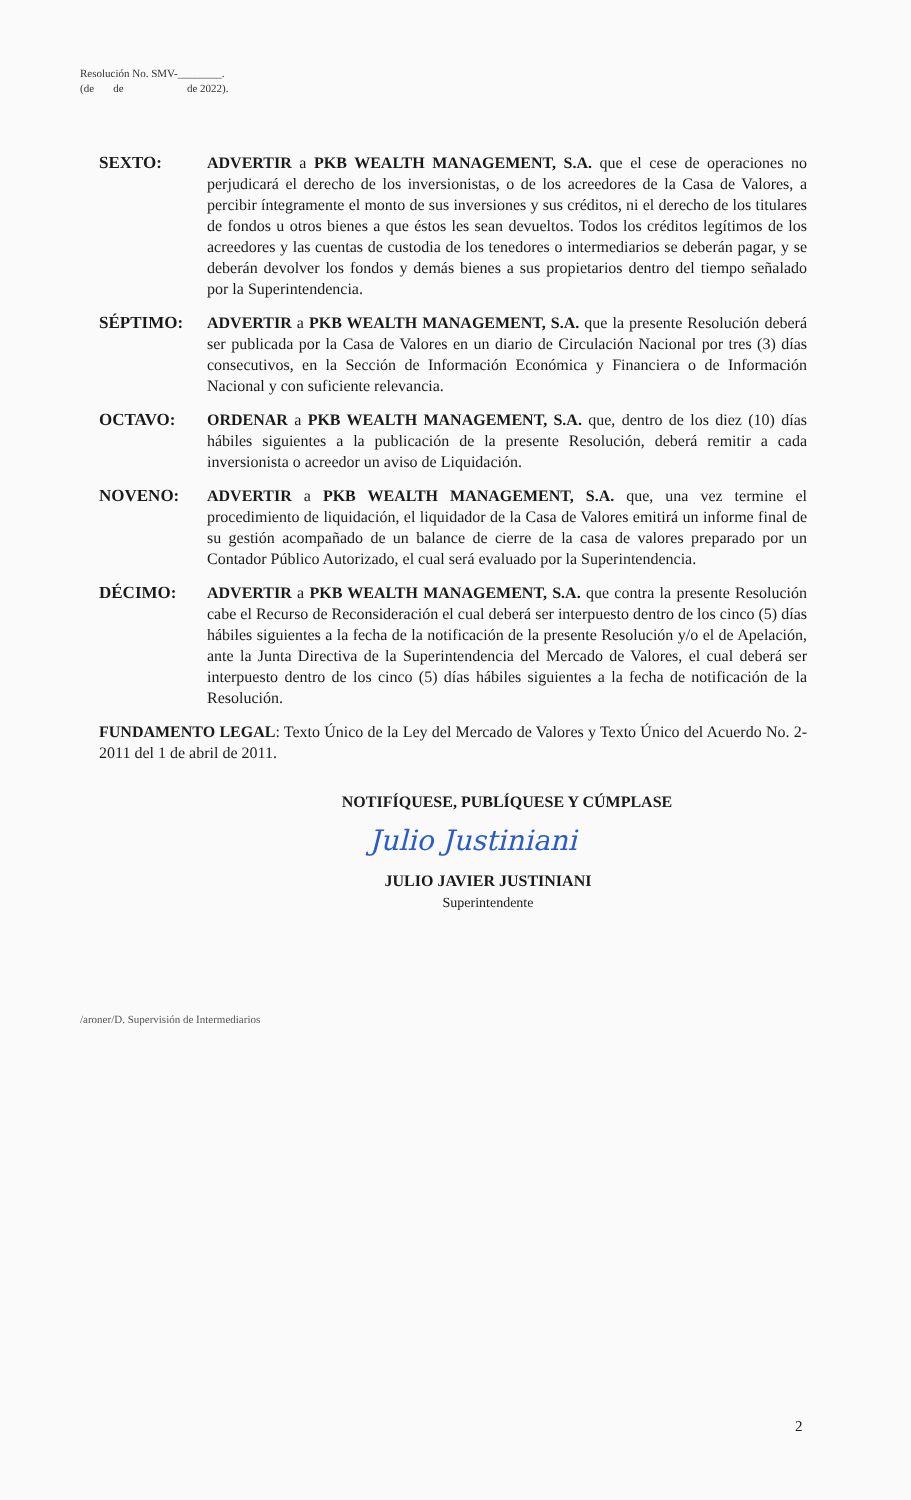Resolución No. SMV-________.
(de de de 2022).
SEXTO: ADVERTIR a PKB WEALTH MANAGEMENT, S.A. que el cese de operaciones no perjudicará el derecho de los inversionistas, o de los acreedores de la Casa de Valores, a percibir íntegramente el monto de sus inversiones y sus créditos, ni el derecho de los titulares de fondos u otros bienes a que éstos les sean devueltos. Todos los créditos legítimos de los acreedores y las cuentas de custodia de los tenedores o intermediarios se deberán pagar, y se deberán devolver los fondos y demás bienes a sus propietarios dentro del tiempo señalado por la Superintendencia.
SÉPTIMO: ADVERTIR a PKB WEALTH MANAGEMENT, S.A. que la presente Resolución deberá ser publicada por la Casa de Valores en un diario de Circulación Nacional por tres (3) días consecutivos, en la Sección de Información Económica y Financiera o de Información Nacional y con suficiente relevancia.
OCTAVO: ORDENAR a PKB WEALTH MANAGEMENT, S.A. que, dentro de los diez (10) días hábiles siguientes a la publicación de la presente Resolución, deberá remitir a cada inversionista o acreedor un aviso de Liquidación.
NOVENO: ADVERTIR a PKB WEALTH MANAGEMENT, S.A. que, una vez termine el procedimiento de liquidación, el liquidador de la Casa de Valores emitirá un informe final de su gestión acompañado de un balance de cierre de la casa de valores preparado por un Contador Público Autorizado, el cual será evaluado por la Superintendencia.
DÉCIMO: ADVERTIR a PKB WEALTH MANAGEMENT, S.A. que contra la presente Resolución cabe el Recurso de Reconsideración el cual deberá ser interpuesto dentro de los cinco (5) días hábiles siguientes a la fecha de la notificación de la presente Resolución y/o el de Apelación, ante la Junta Directiva de la Superintendencia del Mercado de Valores, el cual deberá ser interpuesto dentro de los cinco (5) días hábiles siguientes a la fecha de notificación de la Resolución.
FUNDAMENTO LEGAL: Texto Único de la Ley del Mercado de Valores y Texto Único del Acuerdo No. 2-2011 del 1 de abril de 2011.
NOTIFÍQUESE, PUBLÍQUESE Y CÚMPLASE
Julio Justiniani
JULIO JAVIER JUSTINIANI
Superintendente
/aroner/D. Supervisión de Intermediarios
2